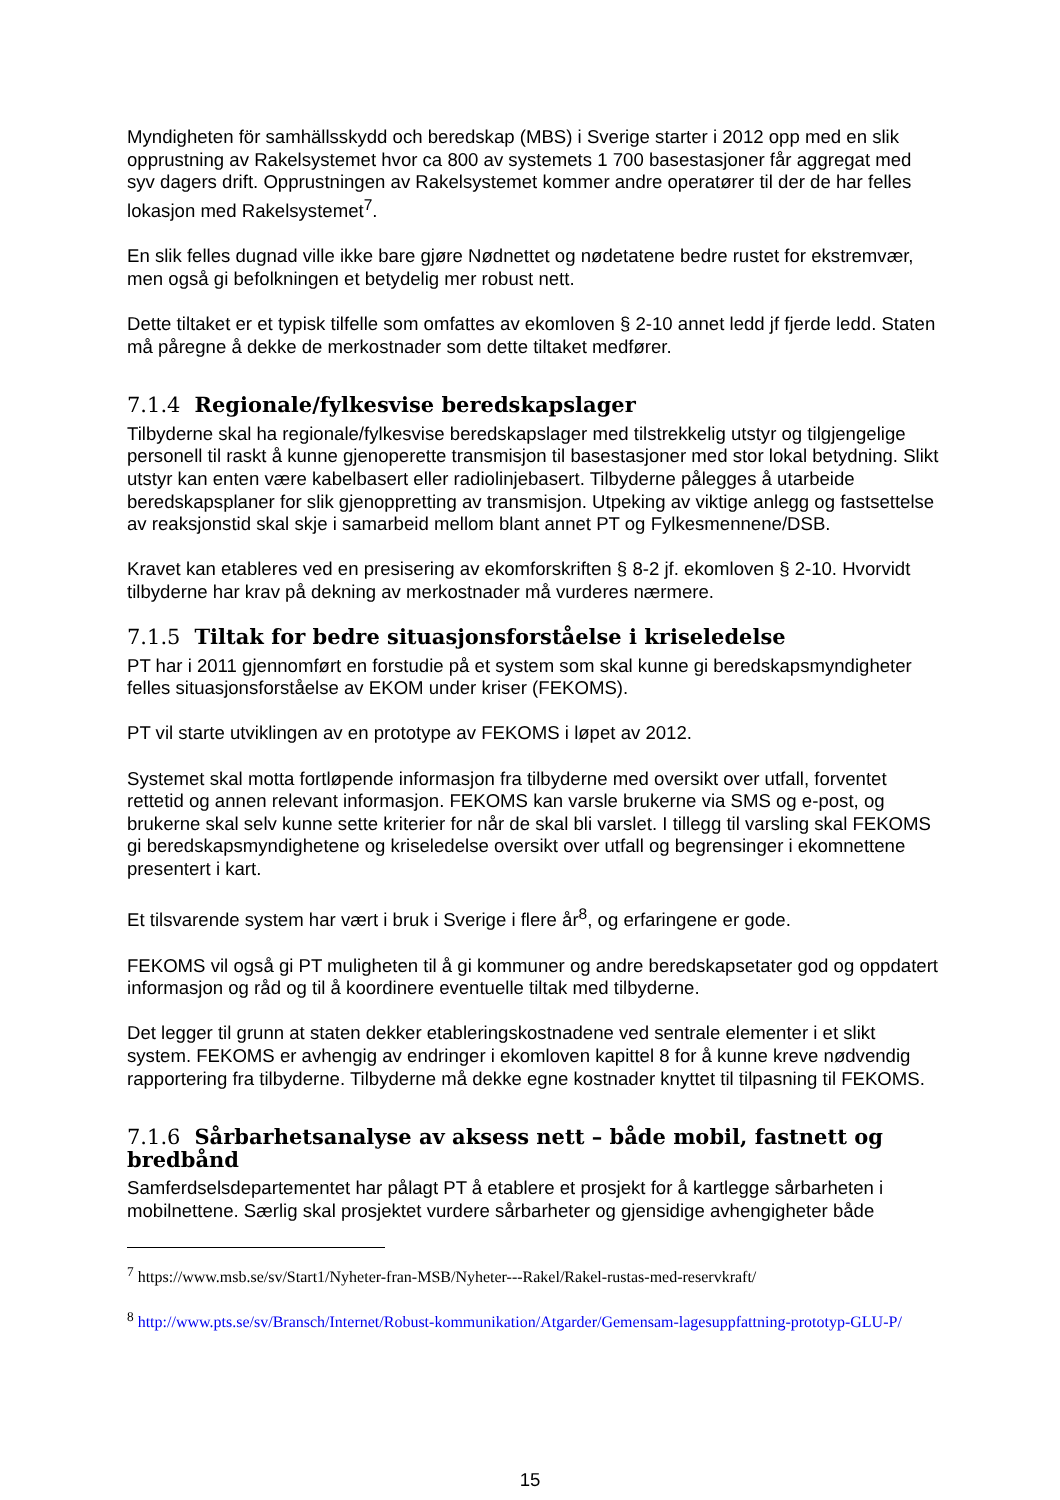Myndigheten för samhällsskydd och beredskap (MBS) i Sverige starter i 2012 opp med en slik opprustning av Rakelsystemet hvor ca 800 av systemets 1 700 basestasjoner får aggregat med syv dagers drift. Opprustningen av Rakelsystemet kommer andre operatører til der de har felles lokasjon med Rakelsystemet<sup>7</sup>.
En slik felles dugnad ville ikke bare gjøre Nødnettet og nødetatene bedre rustet for ekstremvær, men også gi befolkningen et betydelig mer robust nett.
Dette tiltaket er et typisk tilfelle som omfattes av ekomloven § 2-10 annet ledd jf fjerde ledd. Staten må påregne å dekke de merkostnader som dette tiltaket medfører.
7.1.4 Regionale/fylkesvise beredskapslager
Tilbyderne skal ha regionale/fylkesvise beredskapslager med tilstrekkelig utstyr og tilgjengelige personell til raskt å kunne gjenoperette transmisjon til basestasjoner med stor lokal betydning. Slikt utstyr kan enten være kabelbasert eller radiolinjebasert. Tilbyderne pålegges å utarbeide beredskapsplaner for slik gjenoppretting av transmisjon. Utpeking av viktige anlegg og fastsettelse av reaksjonstid skal skje i samarbeid mellom blant annet PT og Fylkesmennene/DSB.
Kravet kan etableres ved en presisering av ekomforskriften § 8-2 jf. ekomloven § 2-10. Hvorvidt tilbyderne har krav på dekning av merkostnader må vurderes nærmere.
7.1.5 Tiltak for bedre situasjonsforståelse i kriseledelse
PT har i 2011 gjennomført en forstudie på et system som skal kunne gi beredskapsmyndigheter felles situasjonsforståelse av EKOM under kriser (FEKOMS).
PT vil starte utviklingen av en prototype av FEKOMS i løpet av 2012.
Systemet skal motta fortløpende informasjon fra tilbyderne med oversikt over utfall, forventet rettetid og annen relevant informasjon. FEKOMS kan varsle brukerne via SMS og e-post, og brukerne skal selv kunne sette kriterier for når de skal bli varslet. I tillegg til varsling skal FEKOMS gi beredskapsmyndighetene og kriseledelse oversikt over utfall og begrensinger i ekomnettene presentert i kart.
Et tilsvarende system har vært i bruk i Sverige i flere år<sup>8</sup>, og erfaringene er gode.
FEKOMS vil også gi PT muligheten til å gi kommuner og andre beredskapsetater god og oppdatert informasjon og råd og til å koordinere eventuelle tiltak med tilbyderne.
Det legger til grunn at staten dekker etableringskostnadene ved sentrale elementer i et slikt system. FEKOMS er avhengig av endringer i ekomloven kapittel 8 for å kunne kreve nødvendig rapportering fra tilbyderne. Tilbyderne må dekke egne kostnader knyttet til tilpasning til FEKOMS.
7.1.6 Sårbarhetsanalyse av aksess nett – både mobil, fastnett og bredbånd
Samferdselsdepartementet har pålagt PT å etablere et prosjekt for å kartlegge sårbarheten i mobilnettene. Særlig skal prosjektet vurdere sårbarheter og gjensidige avhengigheter både
<sup>7</sup> https://www.msb.se/sv/Start1/Nyheter-fran-MSB/Nyheter---Rakel/Rakel-rustas-med-reservkraft/
<sup>8</sup> http://www.pts.se/sv/Bransch/Internet/Robust-kommunikation/Atgarder/Gemensam-lagesuppfattning-prototyp-GLU-P/
15